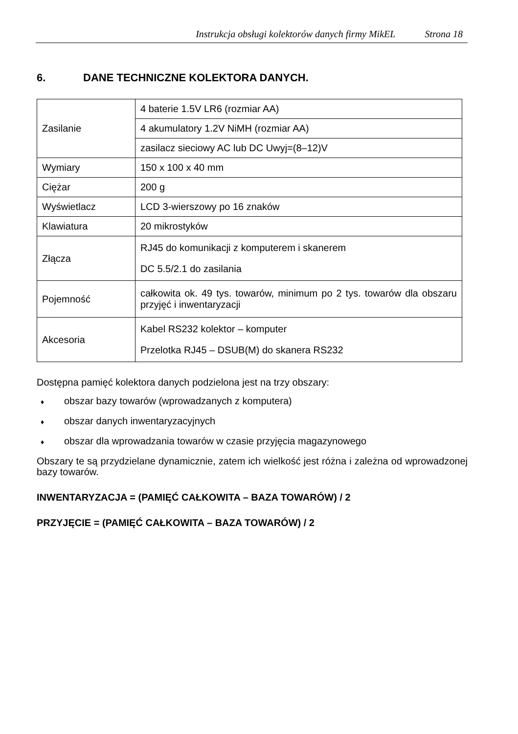Instrukcja obsługi kolektorów danych firmy MikEL Strona 18
6. DANE TECHNICZNE KOLEKTORA DANYCH.
| Zasilanie | 4 baterie 1.5V LR6 (rozmiar AA) |
| | 4 akumulatory 1.2V NiMH (rozmiar AA) |
| | zasilacz sieciowy AC lub DC Uwyj=(8–12)V |
| Wymiary | 150 x 100 x 40 mm |
| Ciężar | 200 g |
| Wyświetlacz | LCD 3-wierszowy po 16 znaków |
| Klawiatura | 20 mikrostyków |
| Złącza | RJ45 do komunikacji z komputerem i skanerem DC 5.5/2.1 do zasilania |
| Pojemność | całkowita ok. 49 tys. towarów, minimum po 2 tys. towarów dla obszaru przyjęć i inwentaryzacji |
| Akcesoria | Kabel RS232 kolektor – komputer Przelotka RJ45 – DSUB(M) do skanera RS232 |
Dostępna pamięć kolektora danych podzielona jest na trzy obszary:
♦ obszar bazy towarów (wprowadzanych z komputera)
♦ obszar danych inwentaryzacyjnych
♦ obszar dla wprowadzania towarów w czasie przyjęcia magazynowego
Obszary te są przydzielane dynamicznie, zatem ich wielkość jest różna i zależna od wprowadzonej bazy towarów.
INWENTARYZACJA = (PAMIĘĆ CAŁKOWITA – BAZA TOWARÓW) / 2
PRZYJĘCIE = (PAMIĘĆ CAŁKOWITA – BAZA TOWARÓW) / 2